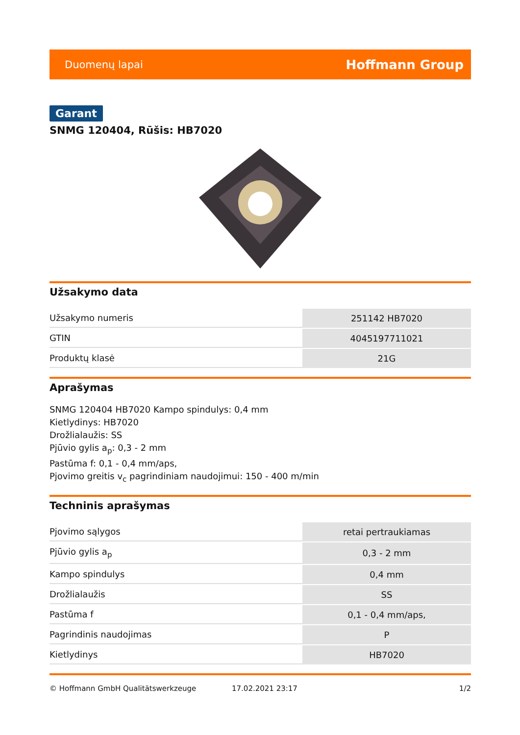Duomenų lapai Hoffmann Group
Garant
SNMG 120404, Rūšis: HB7020
Užsakymo data
| Užsakymo numeris | 251142 HB7020 |
| GTIN | 4045197711021 |
| Produktų klasė | 21G |
Aprašymas
SNMG 120404 HB7020 Kampo spindulys: 0,4 mm
Kietlydinys: HB7020
Drožlialaužis: SS
Pjūvio gylis a<sub>p</sub>: 0,3 - 2 mm
Pastūma f: 0,1 - 0,4 mm/aps,
Pjovimo greitis v<sub>c</sub> pagrindiniam naudojimui: 150 - 400 m/min
Techninis aprašymas
| Pjovimo sąlygos | retai pertraukiamas |
| Pjūvio gylis a<sub>p</sub> | 0,3 - 2 mm |
| Kampo spindulys | 0,4 mm |
| Drožlialaužis | SS |
| Pastūma f | 0,1 - 0,4 mm/aps, |
| Pagrindinis naudojimas | P |
| Kietlydinys | HB7020 |
© Hoffmann GmbH Qualitätswerkzeuge 17.02.2021 23:17 1/2